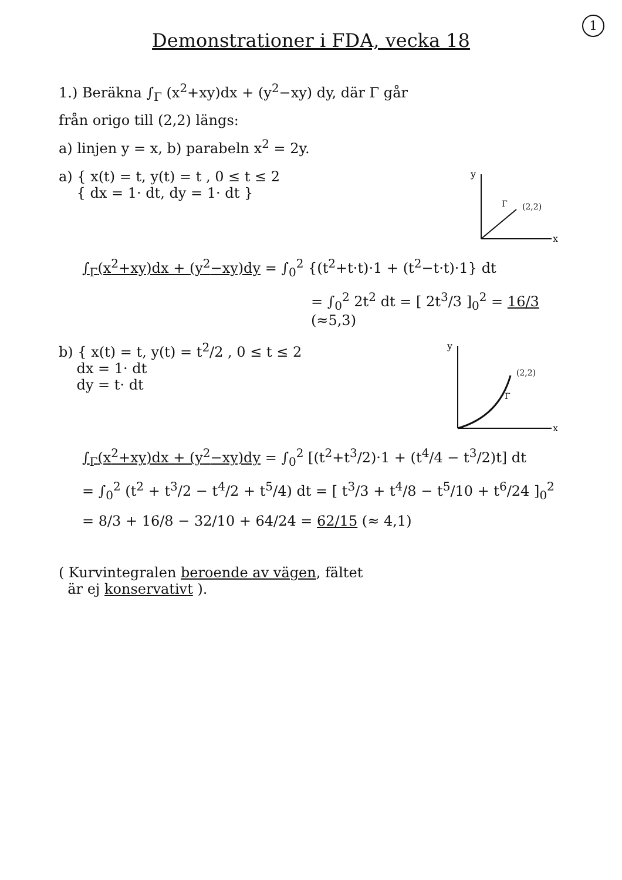1
Demonstrationer i FDA, vecka 18
1.) Beräkna ∫<sub>Γ</sub> (x<sup>2</sup>+xy)dx + (y<sup>2</sup>−xy) dy, där Γ går
från origo till (2,2) längs:
a) linjen y = x, b) parabeln x<sup>2</sup> = 2y.
a) { x(t) = t, y(t) = t , 0 ≤ t ≤ 2
{ dx = 1· dt, dy = 1· dt }
y
x
(2,2)
Γ
∫<sub>Γ</sub>(x<sup>2</sup>+xy)dx + (y<sup>2</sup>−xy)dy = ∫<sub>0</sub><sup>2</sup> {(t<sup>2</sup>+t·t)·1 + (t<sup>2</sup>−t·t)·1} dt
= ∫<sub>0</sub><sup>2</sup> 2t<sup>2</sup> dt = [ 2t<sup>3</sup>/3 ]<sub>0</sub><sup>2</sup> = 16/3 (≈5,3)
b) { x(t) = t, y(t) = t<sup>2</sup>/2 , 0 ≤ t ≤ 2
dx = 1· dt
dy = t· dt
y
x
(2,2)
Γ
∫<sub>Γ</sub>(x<sup>2</sup>+xy)dx + (y<sup>2</sup>−xy)dy = ∫<sub>0</sub><sup>2</sup> [(t<sup>2</sup>+t<sup>3</sup>/2)·1 + (t<sup>4</sup>/4 − t<sup>3</sup>/2)t] dt
= ∫<sub>0</sub><sup>2</sup> (t<sup>2</sup> + t<sup>3</sup>/2 − t<sup>4</sup>/2 + t<sup>5</sup>/4) dt = [ t<sup>3</sup>/3 + t<sup>4</sup>/8 − t<sup>5</sup>/10 + t<sup>6</sup>/24 ]<sub>0</sub><sup>2</sup>
= 8/3 + 16/8 − 32/10 + 64/24 = 62/15 (≈ 4,1)
( Kurvintegralen beroende av vägen, fältet
är ej konservativt ).